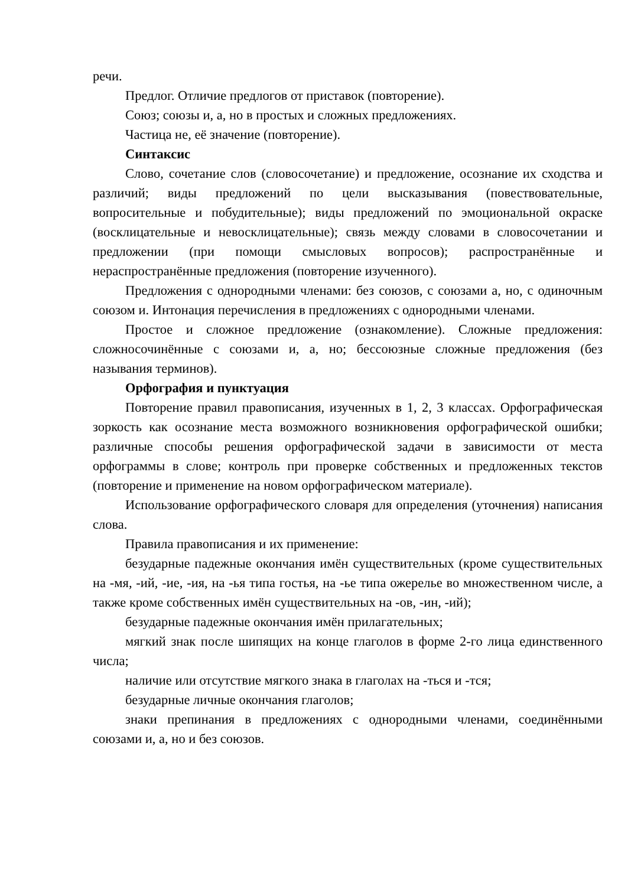речи.
Предлог. Отличие предлогов от приставок (повторение).
Союз; союзы и, а, но в простых и сложных предложениях.
Частица не, её значение (повторение).
Синтаксис
Слово, сочетание слов (словосочетание) и предложение, осознание их сходства и различий; виды предложений по цели высказывания (повествовательные, вопросительные и побудительные); виды предложений по эмоциональной окраске (восклицательные и невосклицательные); связь между словами в словосочетании и предложении (при помощи смысловых вопросов); распространённые и нераспространённые предложения (повторение изученного).
Предложения с однородными членами: без союзов, с союзами а, но, с одиночным союзом и. Интонация перечисления в предложениях с однородными членами.
Простое и сложное предложение (ознакомление). Сложные предложения: сложносочинённые с союзами и, а, но; бессоюзные сложные предложения (без называния терминов).
Орфография и пунктуация
Повторение правил правописания, изученных в 1, 2, 3 классах. Орфографическая зоркость как осознание места возможного возникновения орфографической ошибки; различные способы решения орфографической задачи в зависимости от места орфограммы в слове; контроль при проверке собственных и предложенных текстов (повторение и применение на новом орфографическом материале).
Использование орфографического словаря для определения (уточнения) написания слова.
Правила правописания и их применение:
безударные падежные окончания имён существительных (кроме существительных на -мя, -ий, -ие, -ия, на -ья типа гостья, на -ье типа ожерелье во множественном числе, а также кроме собственных имён существительных на -ов, -ин, -ий);
безударные падежные окончания имён прилагательных;
мягкий знак после шипящих на конце глаголов в форме 2-го лица единственного числа;
наличие или отсутствие мягкого знака в глаголах на -ться и -тся;
безударные личные окончания глаголов;
знаки препинания в предложениях с однородными членами, соединёнными союзами и, а, но и без союзов.